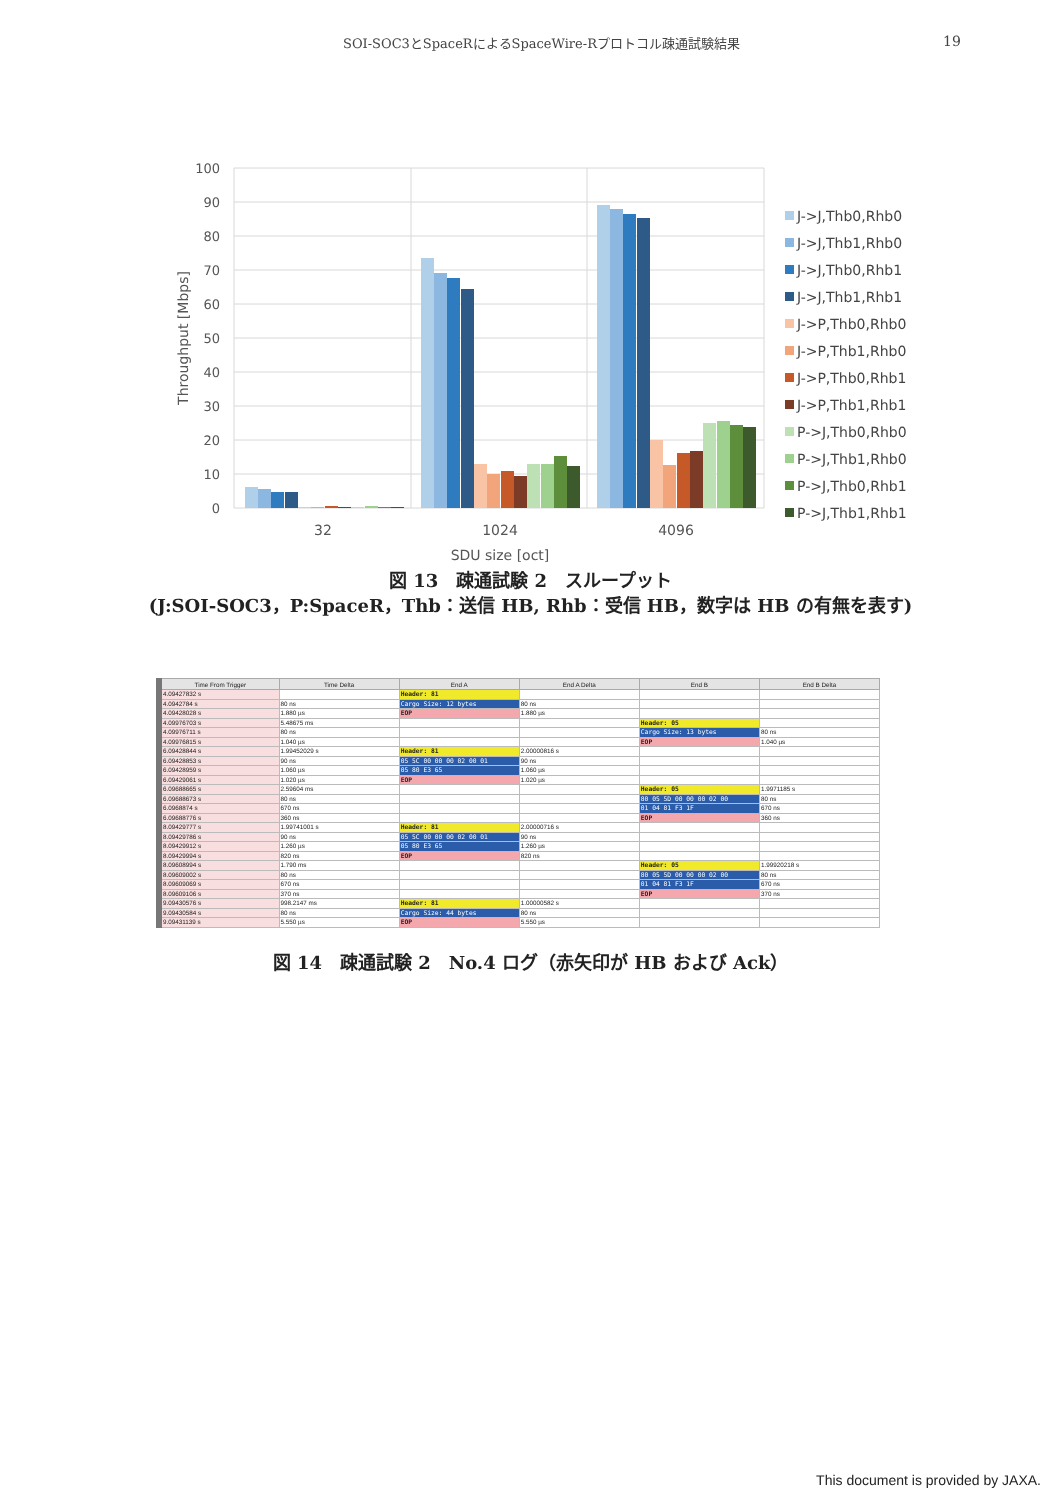SOI-SOC3とSpaceRによるSpaceWire-Rプロトコル疎通試験結果 19
100
90
80
70
60
50
40
30
20
10
0
Throughput [Mbps]
32
1024
4096
SDU size [oct]
J->J,Thb0,Rhb0
J->J,Thb1,Rhb0
J->J,Thb0,Rhb1
J->J,Thb1,Rhb1
J->P,Thb0,Rhb0
J->P,Thb1,Rhb0
J->P,Thb0,Rhb1
J->P,Thb1,Rhb1
P->J,Thb0,Rhb0
P->J,Thb1,Rhb0
P->J,Thb0,Rhb1
P->J,Thb1,Rhb1
図 13　疎通試験 2　スループット
(J:SOI-SOC3，P:SpaceR，Thb：送信 HB, Rhb：受信 HB，数字は HB の有無を表す)
| Time From Trigger | Time Delta | End A | End A Delta | End B | End B Delta |
| --- | --- | --- | --- | --- | --- |
| 4.09427832 s | | Header: 81 | | | |
| 4.0942784 s | 80 ns | Cargo Size: 12 bytes | 80 ns | | |
| 4.09428028 s | 1.880 µs | EOP | 1.880 µs | | |
| 4.09976703 s | 5.48675 ms | | | Header: 05 | |
| 4.09976711 s | 80 ns | | | Cargo Size: 13 bytes | 80 ns |
| 4.09976815 s | 1.040 µs | | | EOP | 1.040 µs |
| 6.09428844 s | 1.99452029 s | Header: 81 | 2.00000816 s | | |
| 6.09428853 s | 90 ns | 05 5C 00 00 00 02 00 01 | 90 ns | | |
| 6.09428959 s | 1.060 µs | 05 80 E3 65 | 1.060 µs | | |
| 6.09429061 s | 1.020 µs | EOP | 1.020 µs | | |
| 6.09688665 s | 2.59604 ms | | | Header: 05 | 1.9971185 s |
| 6.09688673 s | 80 ns | | | 80 05 5D 00 00 00 02 00 | 80 ns |
| 6.0968874 s | 670 ns | | | 01 04 81 F3 1F | 670 ns |
| 6.09688776 s | 360 ns | | | EOP | 360 ns |
| 8.09429777 s | 1.99741001 s | Header: 81 | 2.00000716 s | | |
| 8.09429786 s | 90 ns | 05 5C 00 00 00 02 00 01 | 90 ns | | |
| 8.09429912 s | 1.260 µs | 05 80 E3 65 | 1.260 µs | | |
| 8.09429994 s | 820 ns | EOP | 820 ns | | |
| 8.09608994 s | 1.790 ms | | | Header: 05 | 1.99920218 s |
| 8.09609002 s | 80 ns | | | 80 05 5D 00 00 00 02 00 | 80 ns |
| 8.09609069 s | 670 ns | | | 01 04 81 F3 1F | 670 ns |
| 8.09609106 s | 370 ns | | | EOP | 370 ns |
| 9.09430576 s | 998.2147 ms | Header: 81 | 1.00000582 s | | |
| 9.09430584 s | 80 ns | Cargo Size: 44 bytes | 80 ns | | |
| 9.09431139 s | 5.550 µs | EOP | 5.550 µs | | |
図 14　疎通試験 2　No.4 ログ（赤矢印が HB および Ack）
This document is provided by JAXA.